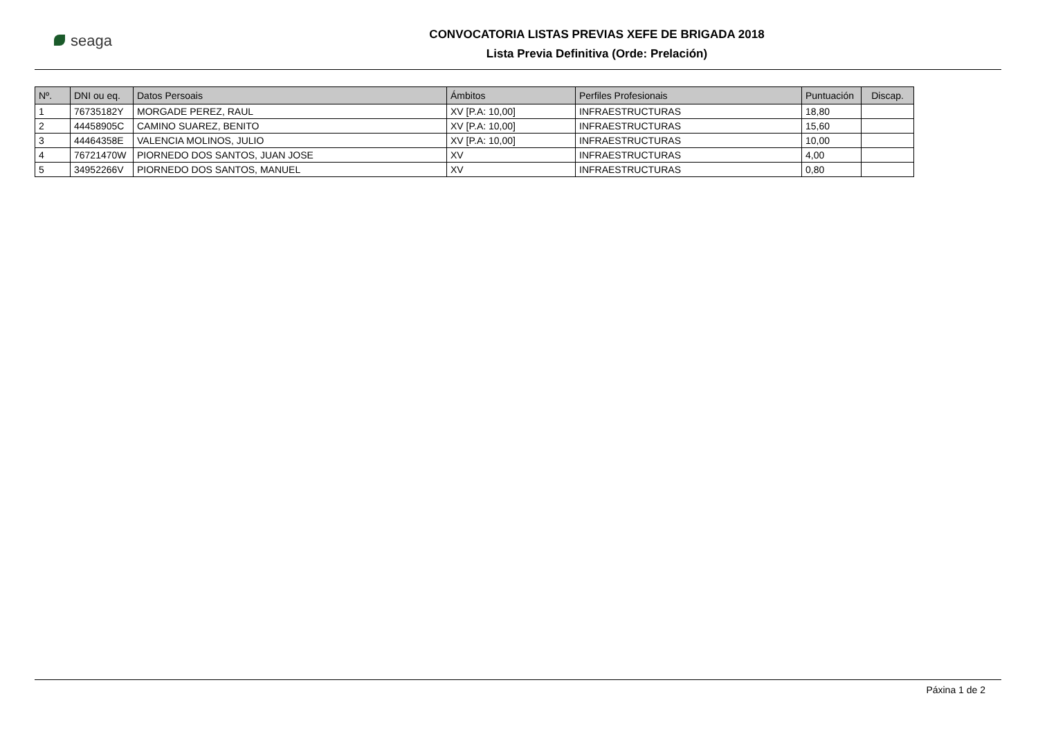seaga
CONVOCATORIA LISTAS PREVIAS XEFE DE BRIGADA 2018
Lista Previa Definitiva (Orde: Prelación)
| Nº. | DNI ou eq. | Datos Persoais | Ámbitos | Perfiles Profesionais | Puntuación | Discap. |
| --- | --- | --- | --- | --- | --- | --- |
| 1 | 76735182Y | MORGADE PEREZ, RAUL | XV [P.A: 10,00] | INFRAESTRUCTURAS | 18,80 | |
| 2 | 44458905C | CAMINO SUAREZ, BENITO | XV [P.A: 10,00] | INFRAESTRUCTURAS | 15,60 | |
| 3 | 44464358E | VALENCIA MOLINOS, JULIO | XV [P.A: 10,00] | INFRAESTRUCTURAS | 10,00 | |
| 4 | 76721470W | PIORNEDO DOS SANTOS, JUAN JOSE | XV | INFRAESTRUCTURAS | 4,00 | |
| 5 | 34952266V | PIORNEDO DOS SANTOS, MANUEL | XV | INFRAESTRUCTURAS | 0,80 | |
Páxina 1 de 2